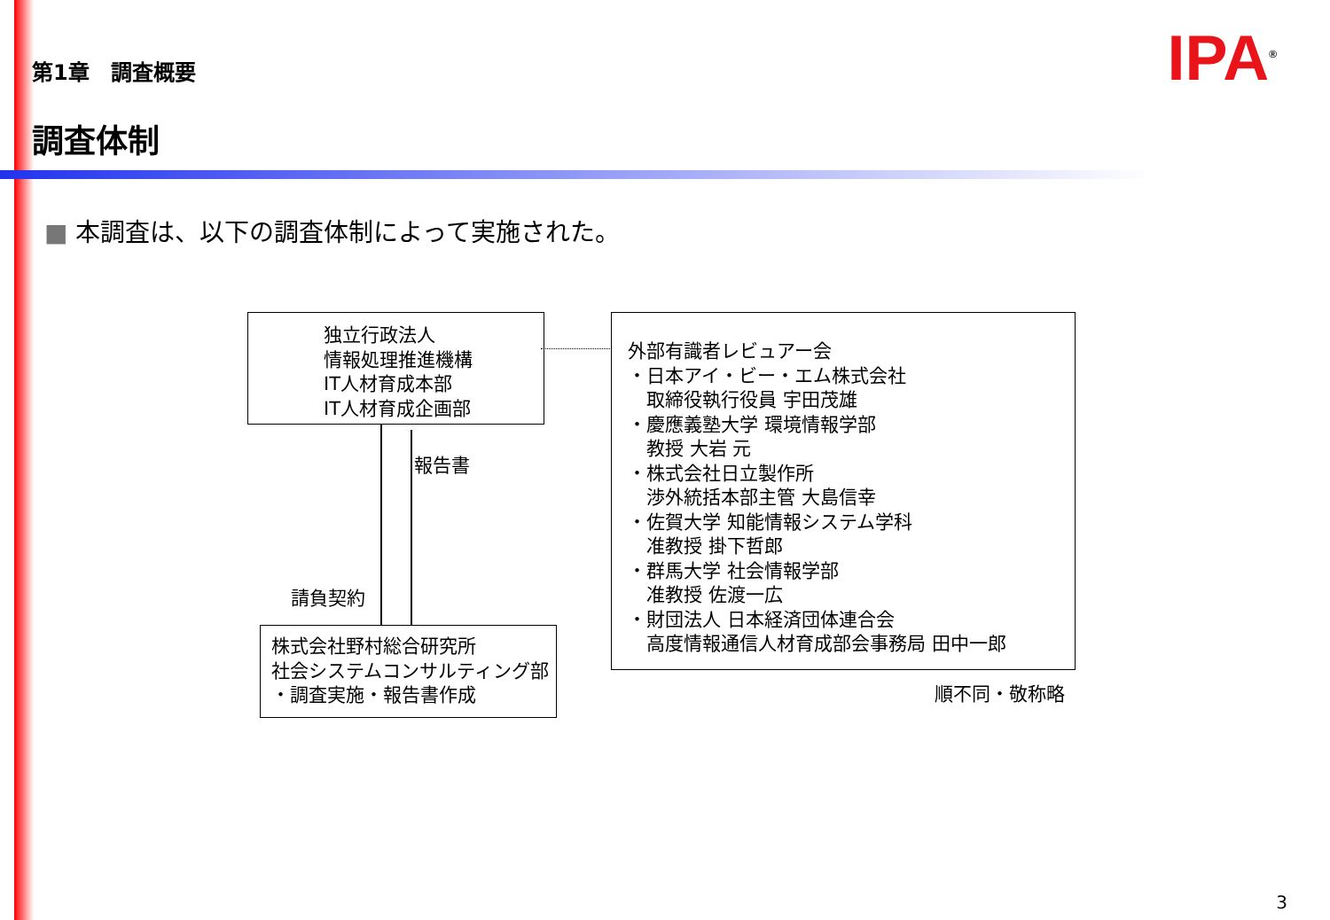第1章　調査概要 IPA<sup>®</sup>
調査体制
■ 本調査は、以下の調査体制によって実施された。
独立行政法人
情報処理推進機構
IT人材育成本部
IT人材育成企画部
報告書
請負契約
株式会社野村総合研究所
社会システムコンサルティング部
・調査実施・報告書作成
外部有識者レビュアー会
・日本アイ・ビー・エム株式会社
　取締役執行役員 宇田茂雄
・慶應義塾大学 環境情報学部
　教授 大岩 元
・株式会社日立製作所
　渉外統括本部主管 大島信幸
・佐賀大学 知能情報システム学科
　准教授 掛下哲郎
・群馬大学 社会情報学部
　准教授 佐渡一広
・財団法人 日本経済団体連合会
　高度情報通信人材育成部会事務局 田中一郎
順不同・敬称略
3